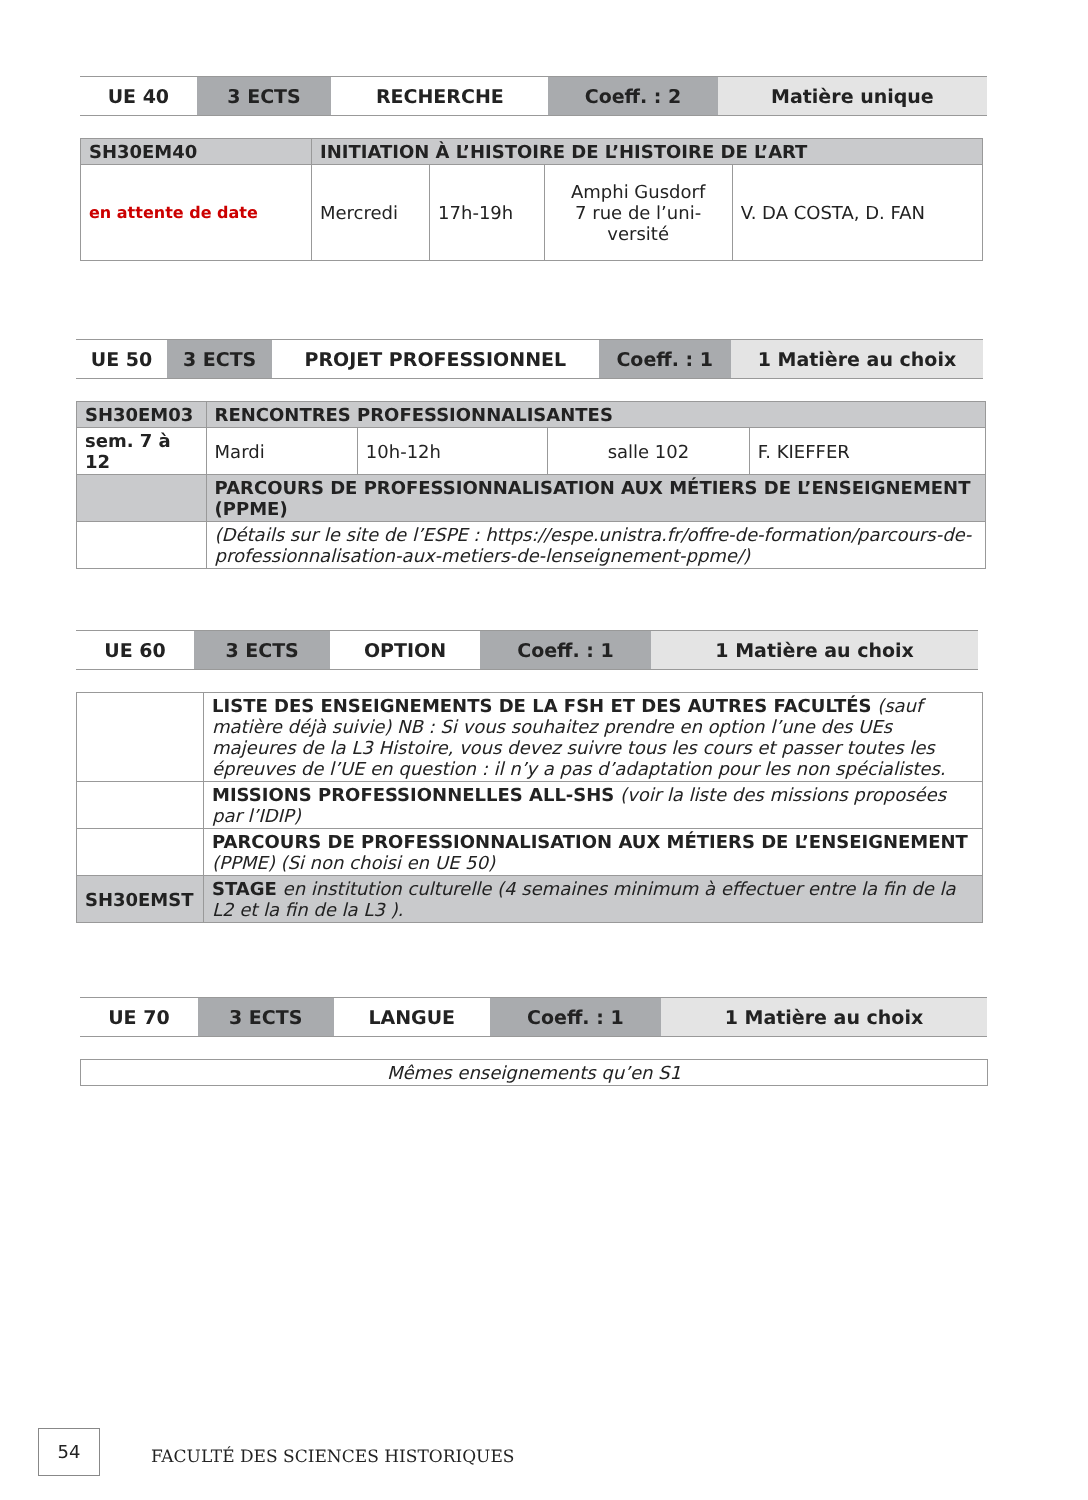| UE 40 | 3 ECTS | RECHERCHE | Coeff. : 2 | Matière unique |
| SH30EM40 | INITIATION À L’HISTOIRE DE L’HISTOIRE DE L’ART | | | |
| en attente de date | Mercredi | 17h-19h | Amphi Gusdorf 7 rue de l’uni- versité | V. DA COSTA, D. FAN |
| UE 50 | 3 ECTS | PROJET PROFESSIONNEL | Coeff. : 1 | 1 Matière au choix |
| SH30EM03 | RENCONTRES PROFESSIONNALISANTES | | | |
| sem. 7 à 12 | Mardi | 10h-12h | salle 102 | F. KIEFFER |
| | PARCOURS DE PROFESSIONNALISATION AUX MÉTIERS DE L’ENSEIGNEMENT (PPME) | | | |
| | (Détails sur le site de l’ESPE : https://espe.unistra.fr/offre-de-formation/parcours-de-professionnalisation-aux-metiers-de-lenseignement-ppme/) | | | |
| UE 60 | 3 ECTS | OPTION | Coeff. : 1 | 1 Matière au choix |
| | LISTE DES ENSEIGNEMENTS DE LA FSH ET DES AUTRES FACULTÉS (sauf matière déjà suivie) NB : Si vous souhaitez prendre en option l’une des UEs majeures de la L3 Histoire, vous devez suivre tous les cours et passer toutes les épreuves de l’UE en question : il n’y a pas d’adaptation pour les non spécialistes. |
| | MISSIONS PROFESSIONNELLES ALL-SHS (voir la liste des missions proposées par l’IDIP) |
| | PARCOURS DE PROFESSIONNALISATION AUX MÉTIERS DE L’ENSEIGNEMENT (PPME) (Si non choisi en UE 50) |
| SH30EMST | STAGE en institution culturelle (4 semaines minimum à effectuer entre la fin de la L2 et la fin de la L3 ). |
| UE 70 | 3 ECTS | LANGUE | Coeff. : 1 | 1 Matière au choix |
| Mêmes enseignements qu’en S1 |
54
FACULTÉ DES SCIENCES HISTORIQUES